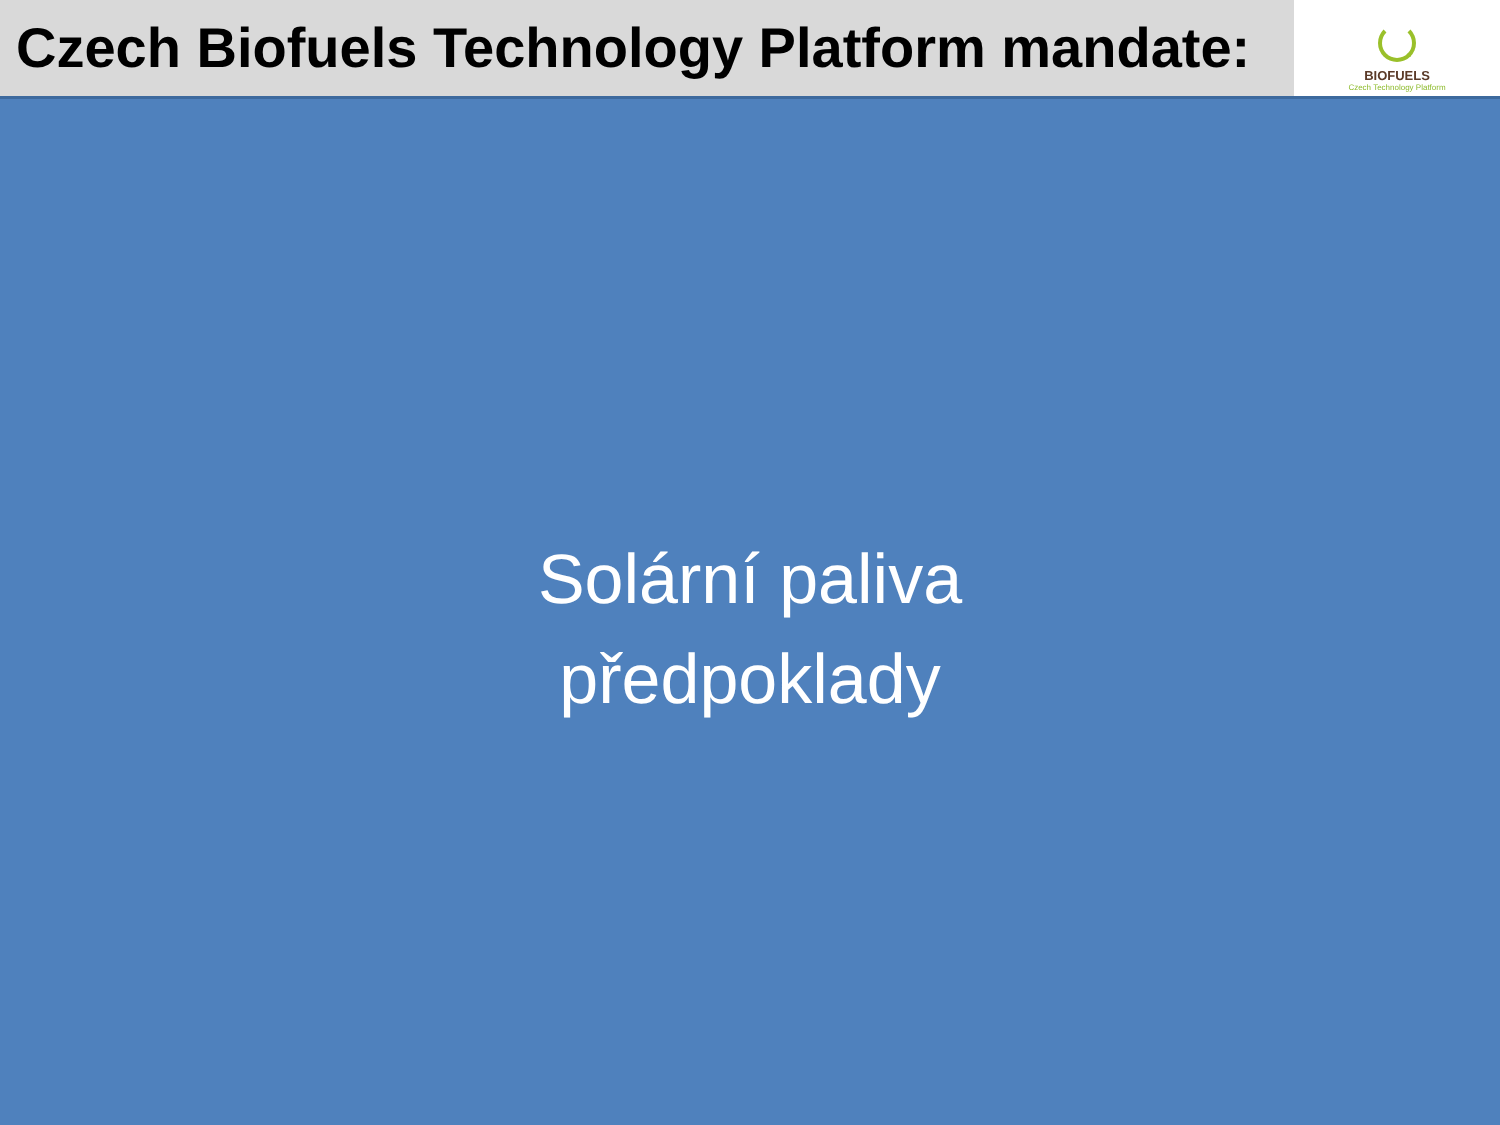Czech Biofuels Technology Platform mandate:
BIOFUELS
Czech Technology Platform
Solární paliva
předpoklady